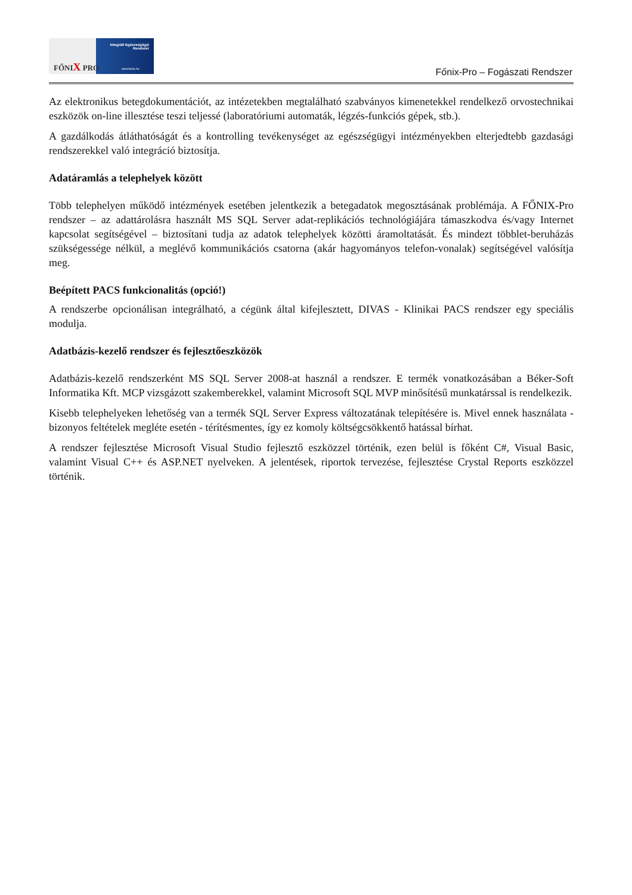FŐNIX PRO
Integrált Egészségügyi Rendszer
www.fonix.hu
Főnix-Pro – Fogászati Rendszer
Az elektronikus betegdokumentációt, az intézetekben megtalálható szabványos kimenetekkel rendelkező orvostechnikai eszközök on-line illesztése teszi teljessé (laboratóriumi automaták, légzés-funkciós gépek, stb.).
A gazdálkodás átláthatóságát és a kontrolling tevékenységet az egészségügyi intézményekben elterjedtebb gazdasági rendszerekkel való integráció biztosítja.
Adatáramlás a telephelyek között
Több telephelyen működő intézmények esetében jelentkezik a betegadatok megosztásának problémája. A FŐNIX-Pro rendszer – az adattárolásra használt MS SQL Server adat-replikációs technológiájára támaszkodva és/vagy Internet kapcsolat segítségével – biztosítani tudja az adatok telephelyek közötti áramoltatását. És mindezt többlet-beruházás szükségessége nélkül, a meglévő kommunikációs csatorna (akár hagyományos telefon-vonalak) segítségével valósítja meg.
Beépített PACS funkcionalitás (opció!)
A rendszerbe opcionálisan integrálható, a cégünk által kifejlesztett, DIVAS - Klinikai PACS rendszer egy speciális modulja.
Adatbázis-kezelő rendszer és fejlesztőeszközök
Adatbázis-kezelő rendszerként MS SQL Server 2008-at használ a rendszer. E termék vonatkozásában a Béker-Soft Informatika Kft. MCP vizsgázott szakemberekkel, valamint Microsoft SQL MVP minősítésű munkatárssal is rendelkezik.
Kisebb telephelyeken lehetőség van a termék SQL Server Express változatának telepítésére is. Mivel ennek használata - bizonyos feltételek megléte esetén - térítésmentes, így ez komoly költségcsökkentő hatással bírhat.
A rendszer fejlesztése Microsoft Visual Studio fejlesztő eszközzel történik, ezen belül is főként C#, Visual Basic, valamint Visual C++ és ASP.NET nyelveken. A jelentések, riportok tervezése, fejlesztése Crystal Reports eszközzel történik.